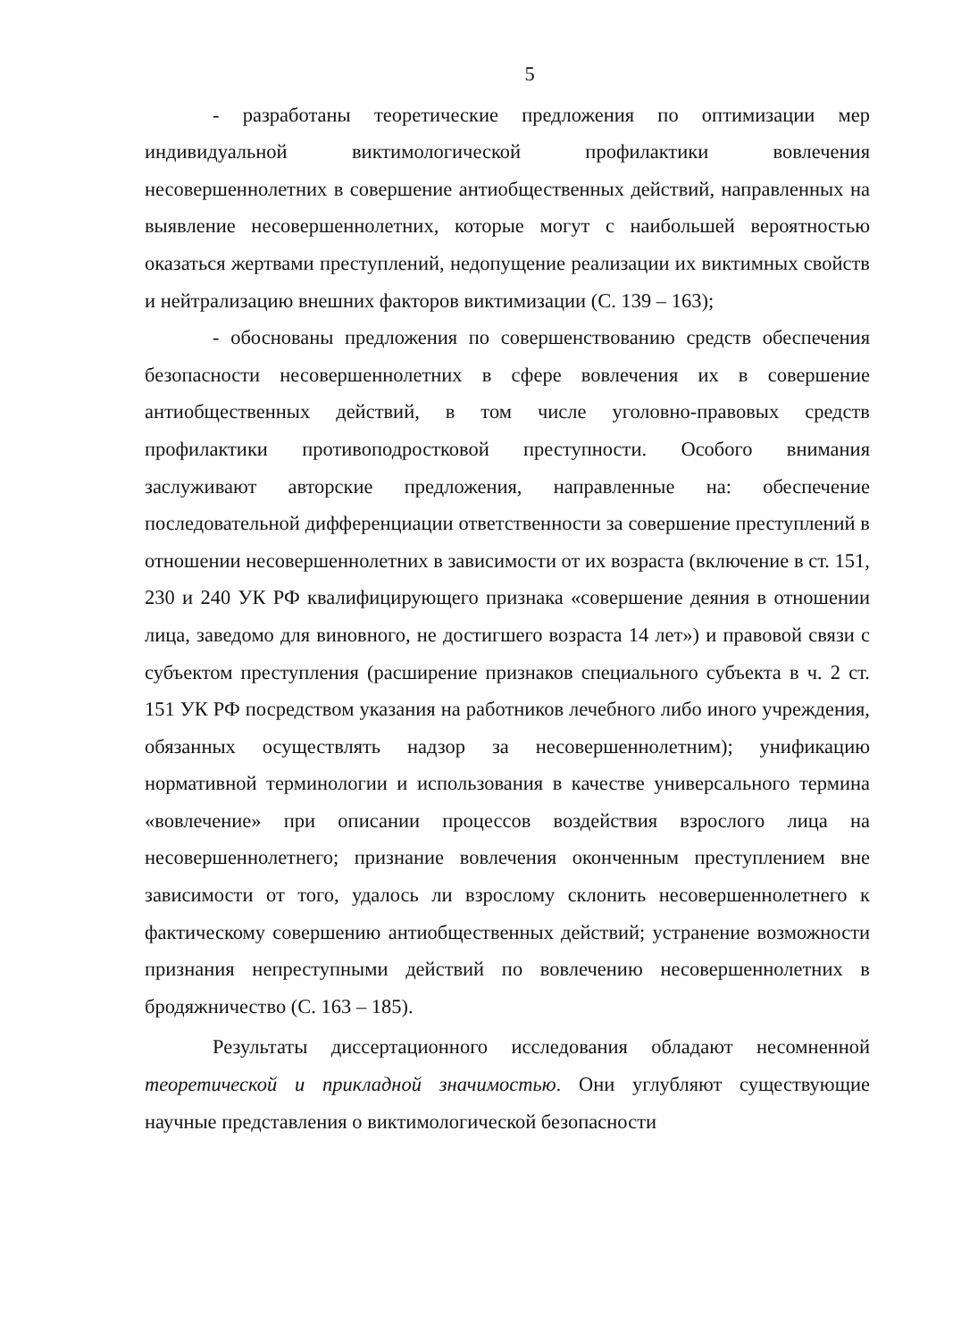5
- разработаны теоретические предложения по оптимизации мер индивидуальной виктимологической профилактики вовлечения несовершеннолетних в совершение антиобщественных действий, направленных на выявление несовершеннолетних, которые могут с наибольшей вероятностью оказаться жертвами преступлений, недопущение реализации их виктимных свойств и нейтрализацию внешних факторов виктимизации (С. 139 – 163);
- обоснованы предложения по совершенствованию средств обеспечения безопасности несовершеннолетних в сфере вовлечения их в совершение антиобщественных действий, в том числе уголовно-правовых средств профилактики противоподростковой преступности. Особого внимания заслуживают авторские предложения, направленные на: обеспечение последовательной дифференциации ответственности за совершение преступлений в отношении несовершеннолетних в зависимости от их возраста (включение в ст. 151, 230 и 240 УК РФ квалифицирующего признака «совершение деяния в отношении лица, заведомо для виновного, не достигшего возраста 14 лет») и правовой связи с субъектом преступления (расширение признаков специального субъекта в ч. 2 ст. 151 УК РФ посредством указания на работников лечебного либо иного учреждения, обязанных осуществлять надзор за несовершеннолетним); унификацию нормативной терминологии и использования в качестве универсального термина «вовлечение» при описании процессов воздействия взрослого лица на несовершеннолетнего; признание вовлечения оконченным преступлением вне зависимости от того, удалось ли взрослому склонить несовершеннолетнего к фактическому совершению антиобщественных действий; устранение возможности признания непреступными действий по вовлечению несовершеннолетних в бродяжничество (С. 163 – 185).
Результаты диссертационного исследования обладают несомненной теоретической и прикладной значимостью. Они углубляют существующие научные представления о виктимологической безопасности